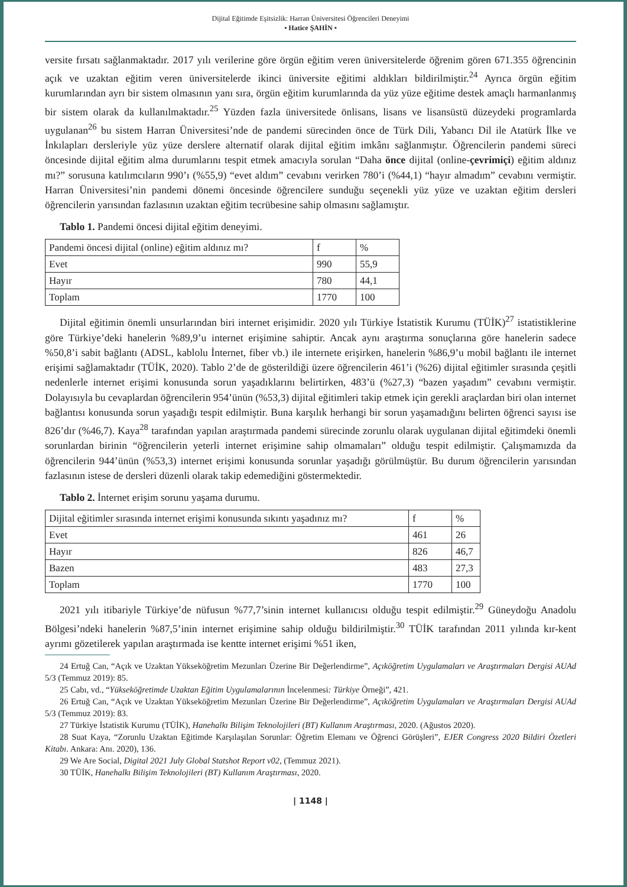Dijital Eğitimde Eşitsizlik: Harran Üniversitesi Öğrencileri Deneyimi
• Hatice ŞAHİN •
versite fırsatı sağlanmaktadır. 2017 yılı verilerine göre örgün eğitim veren üniversitelerde öğrenim gören 671.355 öğrencinin açık ve uzaktan eğitim veren üniversitelerde ikinci üniversite eğitimi aldıkları bildirilmiştir.<sup>24</sup> Ayrıca örgün eğitim kurumlarından ayrı bir sistem olmasının yanı sıra, örgün eğitim kurumlarında da yüz yüze eğitime destek amaçlı harmanlanmış bir sistem olarak da kullanılmaktadır.<sup>25</sup> Yüzden fazla üniversitede önlisans, lisans ve lisansüstü düzeydeki programlarda uygulanan<sup>26</sup> bu sistem Harran Üniversitesi’nde de pandemi sürecinden önce de Türk Dili, Yabancı Dil ile Atatürk İlke ve İnkılapları dersleriyle yüz yüze derslere alternatif olarak dijital eğitim imkânı sağlanmıştır. Öğrencilerin pandemi süreci öncesinde dijital eğitim alma durumlarını tespit etmek amacıyla sorulan “Daha önce dijital (online-çevrimiçi) eğitim aldınız mı?” sorusuna katılımcıların 990’ı (%55,9) “evet aldım” cevabını verirken 780’i (%44,1) “hayır almadım” cevabını vermiştir. Harran Üniversitesi’nin pandemi dönemi öncesinde öğrencilere sunduğu seçenekli yüz yüze ve uzaktan eğitim dersleri öğrencilerin yarısından fazlasının uzaktan eğitim tecrübesine sahip olmasını sağlamıştır.
Tablo 1. Pandemi öncesi dijital eğitim deneyimi.
| Pandemi öncesi dijital (online) eğitim aldınız mı? | f | % |
| Evet | 990 | 55,9 |
| Hayır | 780 | 44,1 |
| Toplam | 1770 | 100 |
Dijital eğitimin önemli unsurlarından biri internet erişimidir. 2020 yılı Türkiye İstatistik Kurumu (TÜİK)<sup>27</sup> istatistiklerine göre Türkiye’deki hanelerin %89,9’u internet erişimine sahiptir. Ancak aynı araştırma sonuçlarına göre hanelerin sadece %50,8’i sabit bağlantı (ADSL, kablolu İnternet, fiber vb.) ile internete erişirken, hanelerin %86,9’u mobil bağlantı ile internet erişimi sağlamaktadır (TÜİK, 2020). Tablo 2’de de gösterildiği üzere öğrencilerin 461’i (%26) dijital eğitimler sırasında çeşitli nedenlerle internet erişimi konusunda sorun yaşadıklarını belirtirken, 483’ü (%27,3) “bazen yaşadım” cevabını vermiştir. Dolayısıyla bu cevaplardan öğrencilerin 954’ünün (%53,3) dijital eğitimleri takip etmek için gerekli araçlardan biri olan internet bağlantısı konusunda sorun yaşadığı tespit edilmiştir. Buna karşılık herhangi bir sorun yaşamadığını belirten öğrenci sayısı ise 826’dır (%46,7). Kaya<sup>28</sup> tarafından yapılan araştırmada pandemi sürecinde zorunlu olarak uygulanan dijital eğitimdeki önemli sorunlardan birinin “öğrencilerin yeterli internet erişimine sahip olmamaları” olduğu tespit edilmiştir. Çalışmamızda da öğrencilerin 944’ünün (%53,3) internet erişimi konusunda sorunlar yaşadığı görülmüştür. Bu durum öğrencilerin yarısından fazlasının istese de dersleri düzenli olarak takip edemediğini göstermektedir.
Tablo 2. İnternet erişim sorunu yaşama durumu.
| Dijital eğitimler sırasında internet erişimi konusunda sıkıntı yaşadınız mı? | f | % |
| Evet | 461 | 26 |
| Hayır | 826 | 46,7 |
| Bazen | 483 | 27,3 |
| Toplam | 1770 | 100 |
2021 yılı itibariyle Türkiye’de nüfusun %77,7’sinin internet kullanıcısı olduğu tespit edilmiştir.<sup>29</sup> Güneydoğu Anadolu Bölgesi’ndeki hanelerin %87,5’inin internet erişimine sahip olduğu bildirilmiştir.<sup>30</sup> TÜİK tarafından 2011 yılında kır-kent ayrımı gözetilerek yapılan araştırmada ise kentte internet erişimi %51 iken,
24 Ertuğ Can, “Açık ve Uzaktan Yükseköğretim Mezunları Üzerine Bir Değerlendirme”, Açıköğretim Uygulamaları ve Araştırmaları Dergisi AUAd 5/3 (Temmuz 2019): 85.
25 Cabı, vd., “Yükseköğretimde Uzaktan Eğitim Uygulamalarının İncelenmesi: Türkiye Örneği”, 421.
26 Ertuğ Can, “Açık ve Uzaktan Yükseköğretim Mezunları Üzerine Bir Değerlendirme”, Açıköğretim Uygulamaları ve Araştırmaları Dergisi AUAd 5/3 (Temmuz 2019): 83.
27 Türkiye İstatistik Kurumu (TÜİK), Hanehalkı Bilişim Teknolojileri (BT) Kullanım Araştırması, 2020. (Ağustos 2020).
28 Suat Kaya, “Zorunlu Uzaktan Eğitimde Karşılaşılan Sorunlar: Öğretim Elemanı ve Öğrenci Görüşleri”, EJER Congress 2020 Bildiri Özetleri Kitabı. Ankara: Anı. 2020), 136.
29 We Are Social, Digital 2021 July Global Statshot Report v02, (Temmuz 2021).
30 TÜİK, Hanehalkı Bilişim Teknolojileri (BT) Kullanım Araştırması, 2020.
| 1148 |